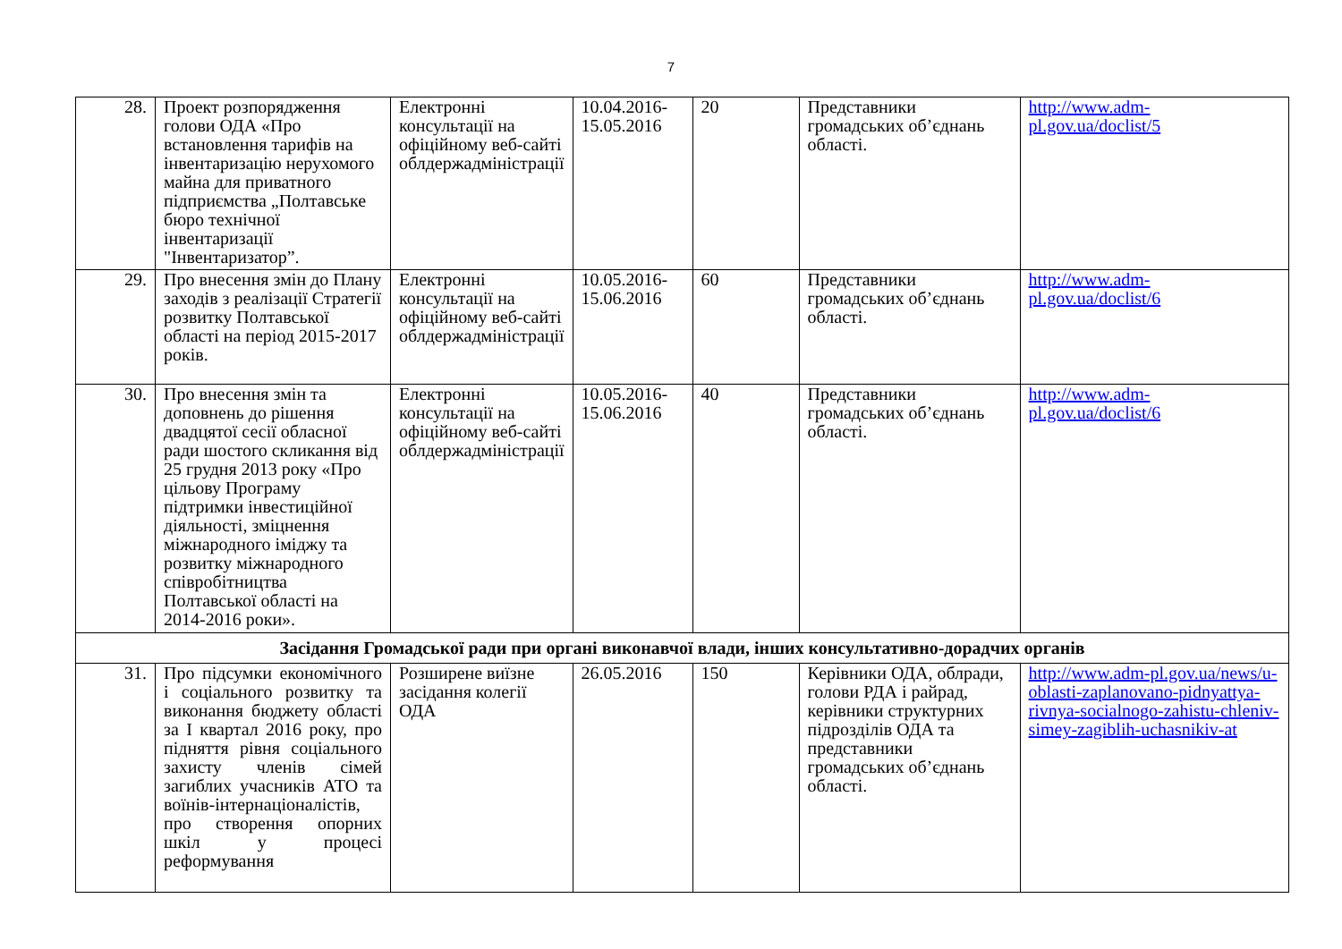7
| 28. | Проект розпорядження голови ОДА «Про встановлення тарифів на інвентаризацію нерухомого майна для приватного підприємства „Полтавське бюро технічної інвентаризації "Інвентаризатор”. | Електронні консультації на офіційному веб-сайті облдержадміністрації | 10.04.2016-15.05.2016 | 20 | Представники громадських об’єднань області. | http://www.adm-pl.gov.ua/doclist/5 |
| 29. | Про внесення змін до Плану заходів з реалізації Стратегії розвитку Полтавської області на період 2015-2017 років. | Електронні консультації на офіційному веб-сайті облдержадміністрації | 10.05.2016-15.06.2016 | 60 | Представники громадських об’єднань області. | http://www.adm-pl.gov.ua/doclist/6 |
| 30. | Про внесення змін та доповнень до рішення двадцятої сесії обласної ради шостого скликання від 25 грудня 2013 року «Про цільову Програму підтримки інвестиційної діяльності, зміцнення міжнародного іміджу та розвитку міжнародного співробітництва Полтавської області на 2014-2016 роки». | Електронні консультації на офіційному веб-сайті облдержадміністрації | 10.05.2016-15.06.2016 | 40 | Представники громадських об’єднань області. | http://www.adm-pl.gov.ua/doclist/6 |
| Засідання Громадської ради при органі виконавчої влади, інших консультативно-дорадчих органів | | | | | | |
| 31. | Про підсумки економічного і соціального розвитку та виконання бюджету області за I квартал 2016 року, про підняття рівня соціального захисту членів сімей загиблих учасників АТО та воїнів-інтернаціоналістів, про створення опорних шкіл у процесі реформування | Розширене виїзне засідання колегії ОДА | 26.05.2016 | 150 | Керівники ОДА, облради, голови РДА і райрад, керівники структурних підрозділів ОДА та представники громадських об’єднань області. | http://www.adm-pl.gov.ua/news/u-oblasti-zaplanovano-pidnyattya-rivnya-socialnogo-zahistu-chleniv-simey-zagiblih-uchasnikiv-at |